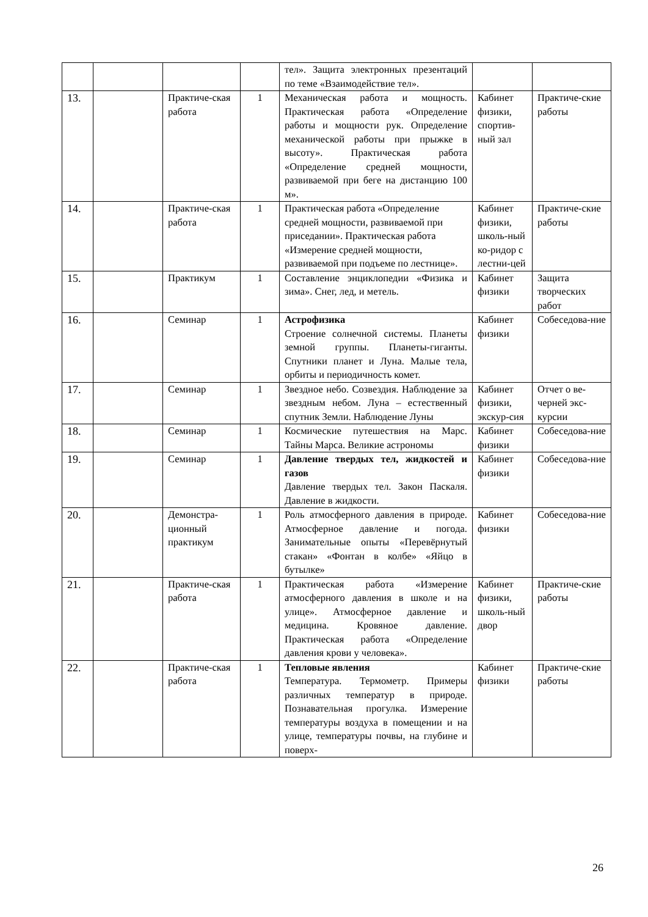| | | | | тел». Защита электронных презентаций по теме «Взаимодействие тел». | | |
| 13. | | Практиче-ская работа | 1 | Механическая работа и мощность. Практическая работа «Определение работы и мощности рук. Определение механической работы при прыжке в высоту». Практическая работа «Определение средней мощности, развиваемой при беге на дистанцию 100 м». | Кабинет физики, спортив-ный зал | Практиче-ские работы |
| 14. | | Практиче-ская работа | 1 | Практическая работа «Определение средней мощности, развиваемой при приседании». Практическая работа «Измерение средней мощности, развиваемой при подъеме по лестнице». | Кабинет физики, школь-ный ко-ридор с лестни-цей | Практиче-ские работы |
| 15. | | Практикум | 1 | Составление энциклопедии «Физика и зима». Снег, лед, и метель. | Кабинет физики | Защита творческих работ |
| 16. | | Семинар | 1 | Астрофизика Строение солнечной системы. Планеты земной группы. Планеты-гиганты. Спутники планет и Луна. Малые тела, орбиты и периодичность комет. | Кабинет физики | Собеседова-ние |
| 17. | | Семинар | 1 | Звездное небо. Созвездия. Наблюдение за звездным небом. Луна – естественный спутник Земли. Наблюдение Луны | Кабинет физики, экскур-сия | Отчет о ве-черней экс-курсии |
| 18. | | Семинар | 1 | Космические путешествия на Марс. Тайны Марса. Великие астрономы | Кабинет физики | Собеседова-ние |
| 19. | | Семинар | 1 | Давление твердых тел, жидкостей и газов Давление твердых тел. Закон Паскаля. Давление в жидкости. | Кабинет физики | Собеседова-ние |
| 20. | | Демонстра-ционный практикум | 1 | Роль атмосферного давления в природе. Атмосферное давление и погода. Занимательные опыты «Перевёрнутый стакан» «Фонтан в колбе» «Яйцо в бутылке» | Кабинет физики | Собеседова-ние |
| 21. | | Практиче-ская работа | 1 | Практическая работа «Измерение атмосферного давления в школе и на улице». Атмосферное давление и медицина. Кровяное давление. Практическая работа «Определение давления крови у человека». | Кабинет физики, школь-ный двор | Практиче-ские работы |
| 22. | | Практиче-ская работа | 1 | Тепловые явления Температура. Термометр. Примеры различных температур в природе. Познавательная прогулка. Измерение температуры воздуха в помещении и на улице, температуры почвы, на глубине и поверх- | Кабинет физики | Практиче-ские работы |
26